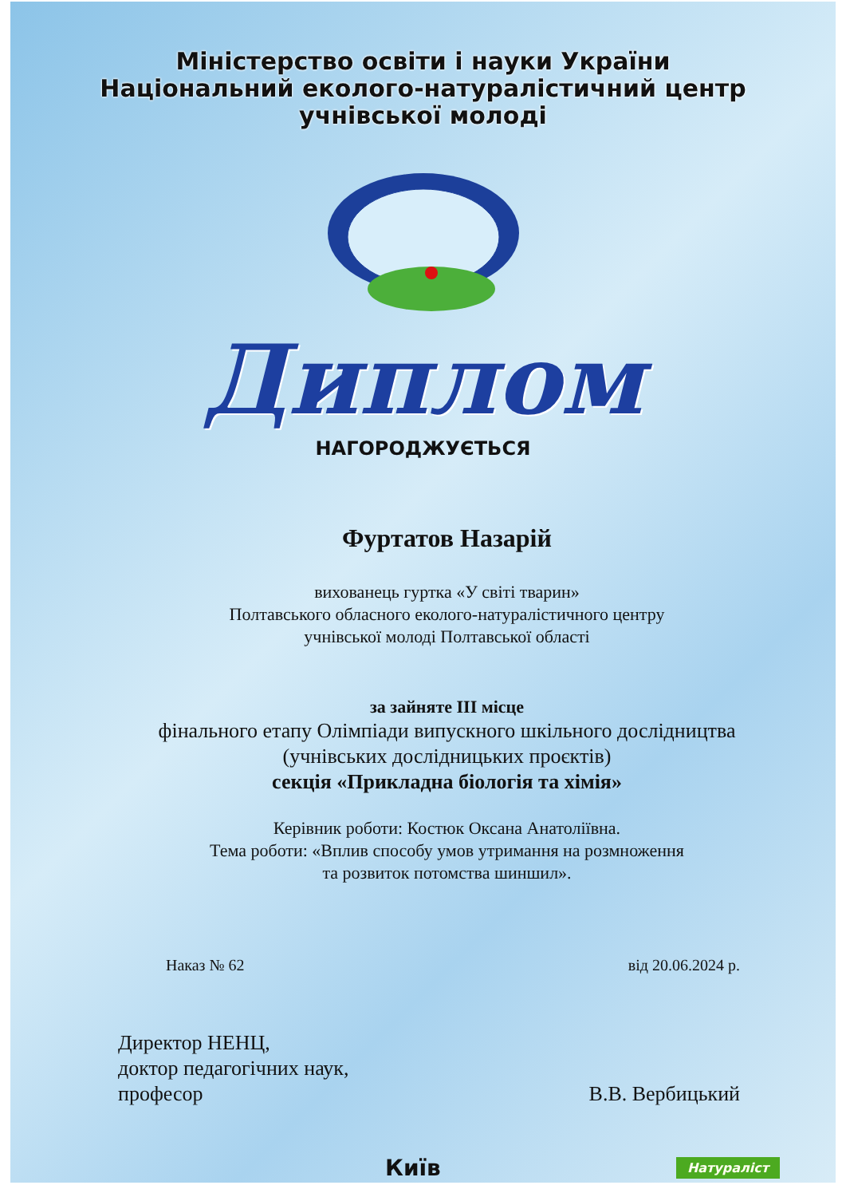Міністерство освіти і науки України
Національний еколого-натуралістичний центр
учнівської молоді
Диплом
НАГОРОДЖУЄТЬСЯ
Фуртатов Назарій
вихованець гуртка «У світі тварин»
Полтавського обласного еколого-натуралістичного центру
учнівської молоді Полтавської області
за зайняте ІІІ місце
фінального етапу Олімпіади випускного шкільного дослідництва
(учнівських дослідницьких проєктів)
секція «Прикладна біологія та хімія»
Керівник роботи: Костюк Оксана Анатоліївна.
Тема роботи: «Вплив способу умов утримання на розмноження
та розвиток потомства шиншил».
Наказ № 62 від 20.06.2024 р.
Директор НЕНЦ,
доктор педагогічних наук,
професор
В.В. Вербицький
Київ Натураліст